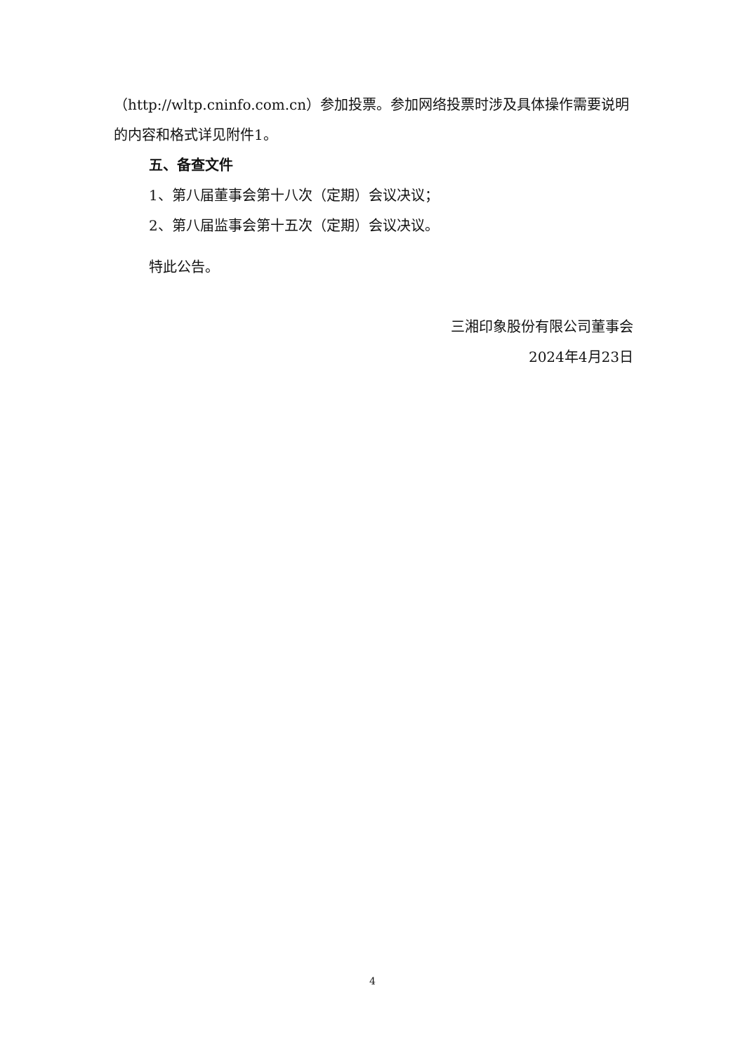（http://wltp.cninfo.com.cn）参加投票。参加网络投票时涉及具体操作需要说明的内容和格式详见附件1。
五、备查文件
1、第八届董事会第十八次（定期）会议决议；
2、第八届监事会第十五次（定期）会议决议。
特此公告。
三湘印象股份有限公司董事会
2024年4月23日
4